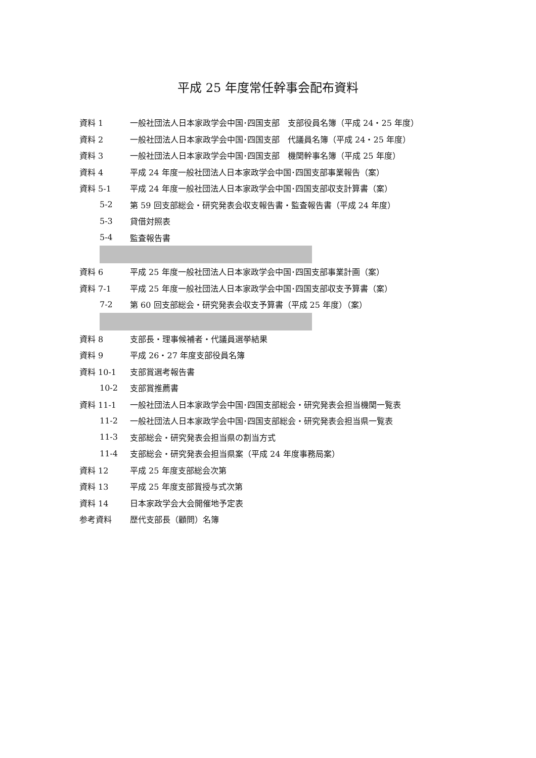平成 25 年度常任幹事会配布資料
資料 1 一般社団法人日本家政学会中国･四国支部　支部役員名簿（平成 24・25 年度）
資料 2 一般社団法人日本家政学会中国･四国支部　代議員名簿（平成 24・25 年度）
資料 3 一般社団法人日本家政学会中国･四国支部　機関幹事名簿（平成 25 年度）
資料 4 平成 24 年度一般社団法人日本家政学会中国･四国支部事業報告（案）
資料 5-1 平成 24 年度一般社団法人日本家政学会中国･四国支部収支計算書（案）
5-2 第 59 回支部総会・研究発表会収支報告書・監査報告書（平成 24 年度）
5-3 貸借対照表
5-4 監査報告書
資料 6 平成 25 年度一般社団法人日本家政学会中国･四国支部事業計画（案）
資料 7-1 平成 25 年度一般社団法人日本家政学会中国･四国支部収支予算書（案）
7-2 第 60 回支部総会・研究発表会収支予算書（平成 25 年度）（案）
資料 8 支部長・理事候補者・代議員選挙結果
資料 9 平成 26・27 年度支部役員名簿
資料 10-1 支部賞選考報告書
10-2 支部賞推薦書
資料 11-1 一般社団法人日本家政学会中国･四国支部総会・研究発表会担当機関一覧表
11-2 一般社団法人日本家政学会中国･四国支部総会・研究発表会担当県一覧表
11-3 支部総会・研究発表会担当県の割当方式
11-4 支部総会・研究発表会担当県案（平成 24 年度事務局案）
資料 12 平成 25 年度支部総会次第
資料 13 平成 25 年度支部賞授与式次第
資料 14 日本家政学会大会開催地予定表
参考資料 歴代支部長（顧問）名簿